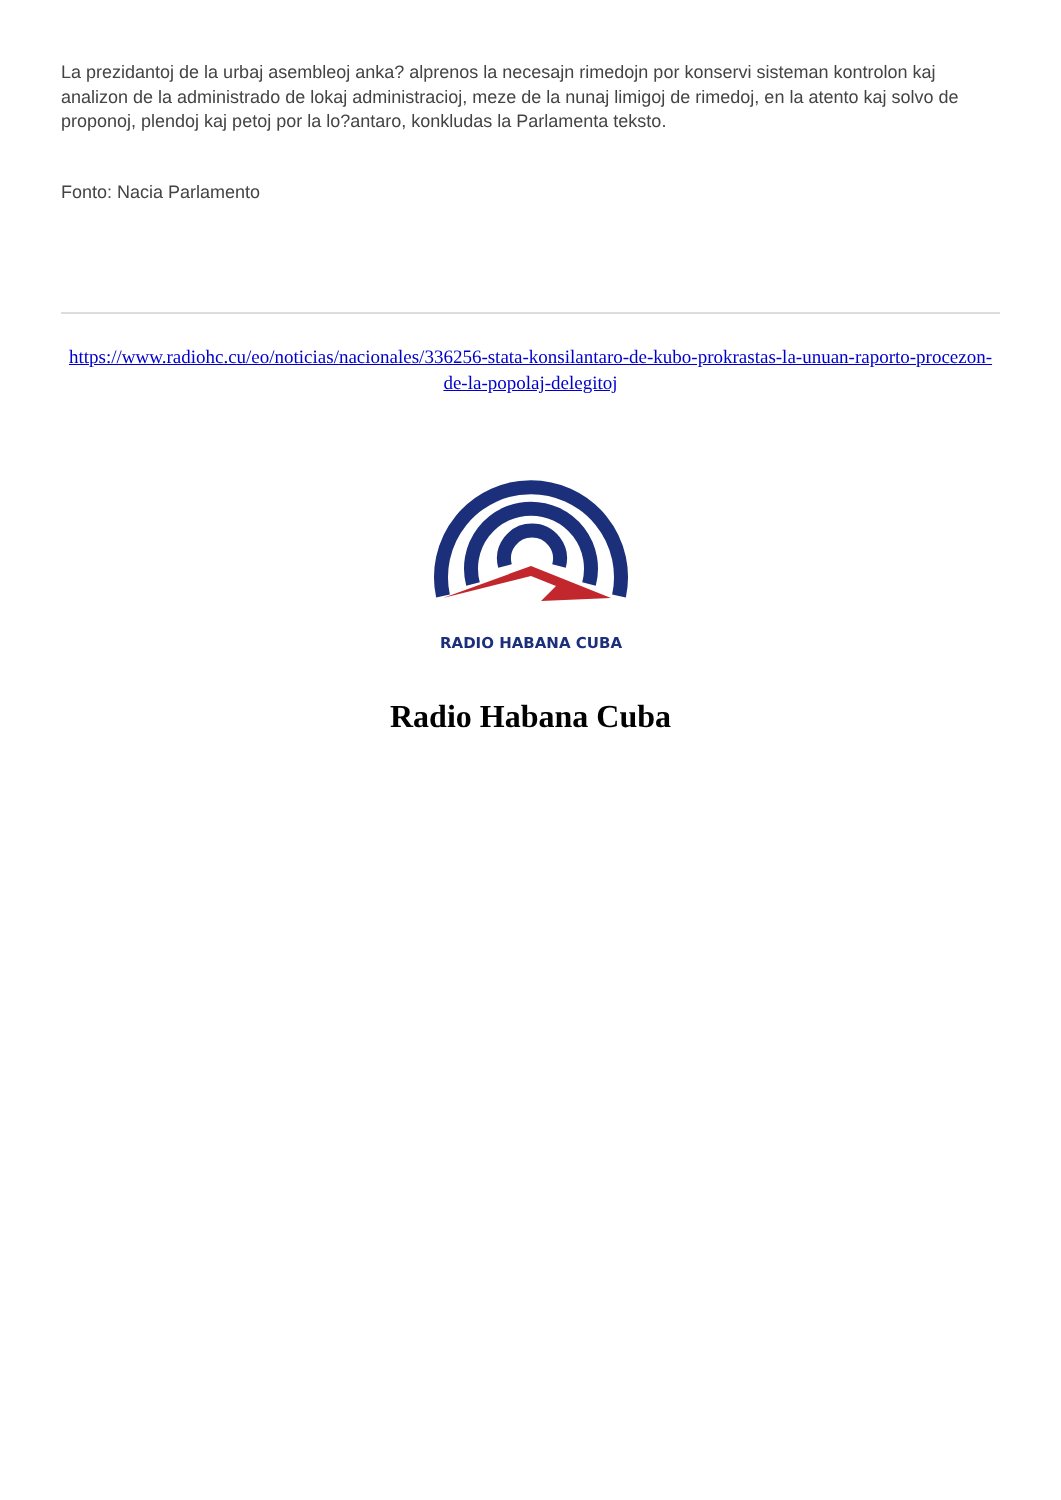La prezidantoj de la urbaj asembleoj anka? alprenos la necesajn rimedojn por konservi sisteman kontrolon kaj analizon de la administrado de lokaj administracioj, meze de la nunaj limigoj de rimedoj, en la atento kaj solvo de proponoj, plendoj kaj petoj por la lo?antaro, konkludas la Parlamenta teksto.
Fonto: Nacia Parlamento
https://www.radiohc.cu/eo/noticias/nacionales/336256-stata-konsilantaro-de-kubo-prokrastas-la-unuan-raporto-procezon-de-la-popolaj-delegitoj
RADIO HABANA CUBA
Radio Habana Cuba